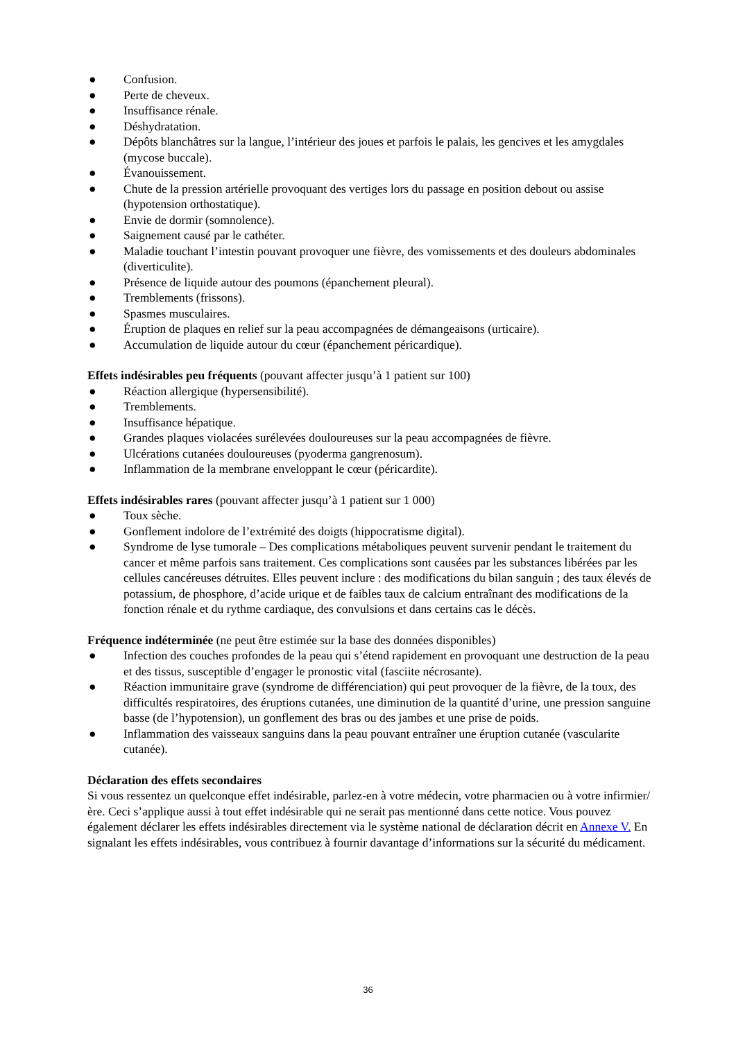● Confusion.
● Perte de cheveux.
● Insuffisance rénale.
● Déshydratation.
● Dépôts blanchâtres sur la langue, l’intérieur des joues et parfois le palais, les gencives et les amygdales (mycose buccale).
● Évanouissement.
● Chute de la pression artérielle provoquant des vertiges lors du passage en position debout ou assise (hypotension orthostatique).
● Envie de dormir (somnolence).
● Saignement causé par le cathéter.
● Maladie touchant l’intestin pouvant provoquer une fièvre, des vomissements et des douleurs abdominales (diverticulite).
● Présence de liquide autour des poumons (épanchement pleural).
● Tremblements (frissons).
● Spasmes musculaires.
● Éruption de plaques en relief sur la peau accompagnées de démangeaisons (urticaire).
● Accumulation de liquide autour du cœur (épanchement péricardique).
Effets indésirables peu fréquents (pouvant affecter jusqu’à 1 patient sur 100)
● Réaction allergique (hypersensibilité).
● Tremblements.
● Insuffisance hépatique.
● Grandes plaques violacées surélevées douloureuses sur la peau accompagnées de fièvre.
● Ulcérations cutanées douloureuses (pyoderma gangrenosum).
● Inflammation de la membrane enveloppant le cœur (péricardite).
Effets indésirables rares (pouvant affecter jusqu’à 1 patient sur 1 000)
● Toux sèche.
● Gonflement indolore de l’extrémité des doigts (hippocratisme digital).
● Syndrome de lyse tumorale – Des complications métaboliques peuvent survenir pendant le traitement du cancer et même parfois sans traitement. Ces complications sont causées par les substances libérées par les cellules cancéreuses détruites. Elles peuvent inclure : des modifications du bilan sanguin ; des taux élevés de potassium, de phosphore, d’acide urique et de faibles taux de calcium entraînant des modifications de la fonction rénale et du rythme cardiaque, des convulsions et dans certains cas le décès.
Fréquence indéterminée (ne peut être estimée sur la base des données disponibles)
● Infection des couches profondes de la peau qui s’étend rapidement en provoquant une destruction de la peau et des tissus, susceptible d’engager le pronostic vital (fasciite nécrosante).
● Réaction immunitaire grave (syndrome de différenciation) qui peut provoquer de la fièvre, de la toux, des difficultés respiratoires, des éruptions cutanées, une diminution de la quantité d’urine, une pression sanguine basse (de l’hypotension), un gonflement des bras ou des jambes et une prise de poids.
● Inflammation des vaisseaux sanguins dans la peau pouvant entraîner une éruption cutanée (vascularite cutanée).
Déclaration des effets secondaires
Si vous ressentez un quelconque effet indésirable, parlez-en à votre médecin, votre pharmacien ou à votre infirmier/ère. Ceci s’applique aussi à tout effet indésirable qui ne serait pas mentionné dans cette notice. Vous pouvez également déclarer les effets indésirables directement via le système national de déclaration décrit en Annexe V. En signalant les effets indésirables, vous contribuez à fournir davantage d’informations sur la sécurité du médicament.
36